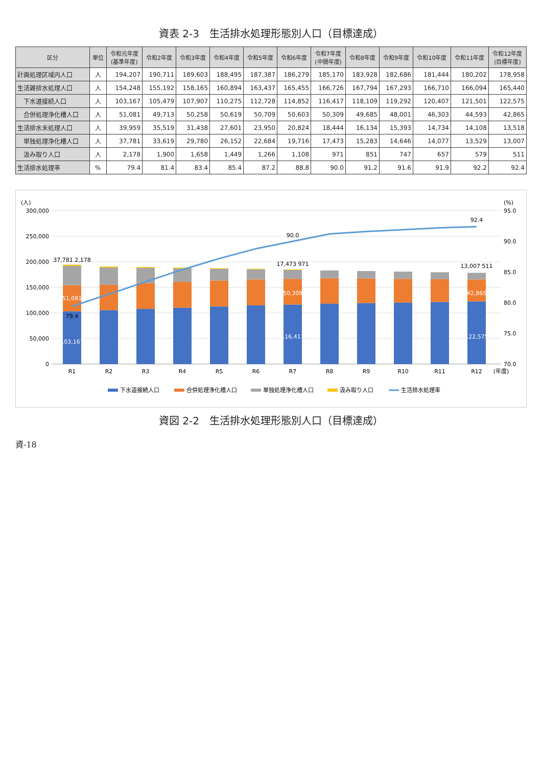資表 2-3　生活排水処理形態別人口（目標達成）
| 区分 | 単位 | 令和元年度 (基準年度) | 令和2年度 | 令和3年度 | 令和4年度 | 令和5年度 | 令和6年度 | 令和7年度 (中間年度) | 令和8年度 | 令和9年度 | 令和10年度 | 令和11年度 | 令和12年度 (目標年度) |
| --- | --- | --- | --- | --- | --- | --- | --- | --- | --- | --- | --- | --- | --- |
| 計画処理区域内人口 | 人 | 194,207 | 190,711 | 189,603 | 188,495 | 187,387 | 186,279 | 185,170 | 183,928 | 182,686 | 181,444 | 180,202 | 178,958 |
| 生活雑排水処理人口 | 人 | 154,248 | 155,192 | 158,165 | 160,894 | 163,437 | 165,455 | 166,726 | 167,794 | 167,293 | 166,710 | 166,094 | 165,440 |
| 下水道接続人口 | 人 | 103,167 | 105,479 | 107,907 | 110,275 | 112,728 | 114,852 | 116,417 | 118,109 | 119,292 | 120,407 | 121,501 | 122,575 |
| 合併処理浄化槽人口 | 人 | 51,081 | 49,713 | 50,258 | 50,619 | 50,709 | 50,603 | 50,309 | 49,685 | 48,001 | 46,303 | 44,593 | 42,865 |
| 生活排水未処理人口 | 人 | 39,959 | 35,519 | 31,438 | 27,601 | 23,950 | 20,824 | 18,444 | 16,134 | 15,393 | 14,734 | 14,108 | 13,518 |
| 単独処理浄化槽人口 | 人 | 37,781 | 33,619 | 29,780 | 26,152 | 22,684 | 19,716 | 17,473 | 15,283 | 14,646 | 14,077 | 13,529 | 13,007 |
| 汲み取り人口 | 人 | 2,178 | 1,900 | 1,658 | 1,449 | 1,266 | 1,108 | 971 | 851 | 747 | 657 | 579 | 511 |
| 生活排水処理率 | % | 79.4 | 81.4 | 83.4 | 85.4 | 87.2 | 88.8 | 90.0 | 91.2 | 91.6 | 91.9 | 92.2 | 92.4 |
(人)
300,000
250,000
200,000
150,000
100,000
50,000
0
(%)
95.0
90.0
85.0
80.0
75.0
70.0
R1
R2
R3
R4
R5
R6
R7
R8
R9
R10
R11
R12
(年度)
103,167
51,081
37,781 2,178
79.4
116,417
50,309
17,473 971
90.0
122,575
42,865
13,007 511
92.4
下水道接続人口
合併処理浄化槽人口
単独処理浄化槽人口
汲み取り人口
生活排水処理率
資図 2-2　生活排水処理形態別人口（目標達成）
資-18